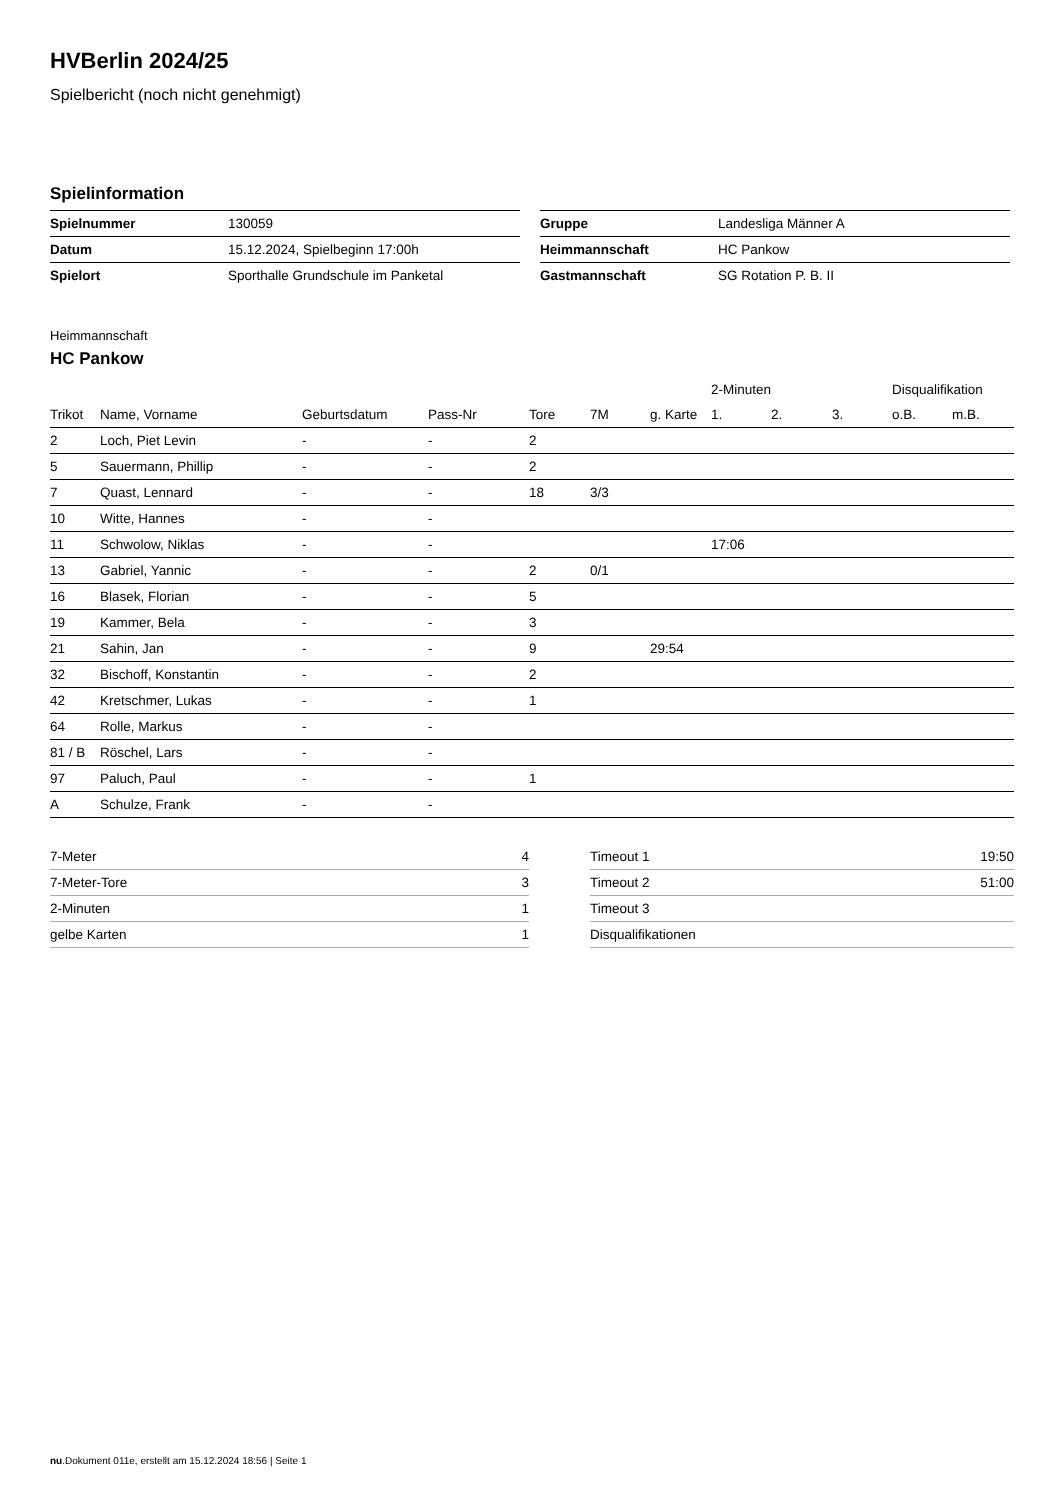HVBerlin 2024/25
Spielbericht (noch nicht genehmigt)
Spielinformation
| Spielnummer | 130059 |
| Datum | 15.12.2024, Spielbeginn 17:00h |
| Spielort | Sporthalle Grundschule im Panketal |
| Gruppe | Landesliga Männer A |
| Heimmannschaft | HC Pankow |
| Gastmannschaft | SG Rotation P. B. II |
Heimmannschaft
HC Pankow
| | | | | | | | 2-Minuten | | | Disqualifikation | |
| --- | --- | --- | --- | --- | --- | --- | --- | --- | --- | --- | --- |
| Trikot | Name, Vorname | Geburtsdatum | Pass-Nr | Tore | 7M | g. Karte | 1. | 2. | 3. | o.B. | m.B. |
| 2 | Loch, Piet Levin | - | - | 2 | | | | | | | |
| 5 | Sauermann, Phillip | - | - | 2 | | | | | | | |
| 7 | Quast, Lennard | - | - | 18 | 3/3 | | | | | | |
| 10 | Witte, Hannes | - | - | | | | | | | | |
| 11 | Schwolow, Niklas | - | - | | | | 17:06 | | | | |
| 13 | Gabriel, Yannic | - | - | 2 | 0/1 | | | | | | |
| 16 | Blasek, Florian | - | - | 5 | | | | | | | |
| 19 | Kammer, Bela | - | - | 3 | | | | | | | |
| 21 | Sahin, Jan | - | - | 9 | | 29:54 | | | | | |
| 32 | Bischoff, Konstantin | - | - | 2 | | | | | | | |
| 42 | Kretschmer, Lukas | - | - | 1 | | | | | | | |
| 64 | Rolle, Markus | - | - | | | | | | | | |
| 81 / B | Röschel, Lars | - | - | | | | | | | | |
| 97 | Paluch, Paul | - | - | 1 | | | | | | | |
| A | Schulze, Frank | - | - | | | | | | | | |
| 7-Meter | 4 |
| 7-Meter-Tore | 3 |
| 2-Minuten | 1 |
| gelbe Karten | 1 |
| Timeout 1 | 19:50 |
| Timeout 2 | 51:00 |
| Timeout 3 | |
| Disqualifikationen | |
nu.Dokument 011e, erstellt am 15.12.2024 18:56 | Seite 1